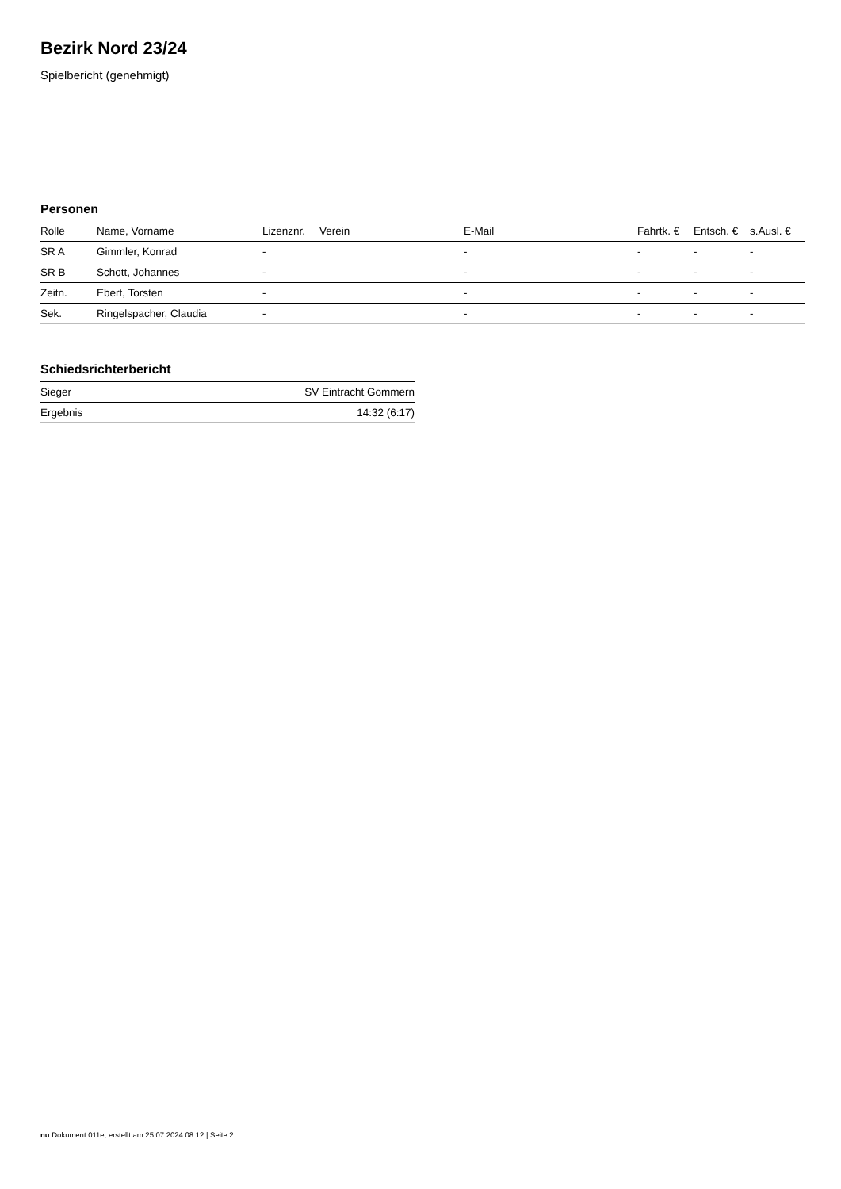Bezirk Nord 23/24
Spielbericht (genehmigt)
Personen
| Rolle | Name, Vorname | Lizenznr. | Verein | E-Mail | Fahrtk. € | Entsch. € | s.Ausl. € |
| --- | --- | --- | --- | --- | --- | --- | --- |
| SR A | Gimmler, Konrad | - | | - | - | - | - |
| SR B | Schott, Johannes | - | | - | - | - | - |
| Zeitn. | Ebert, Torsten | - | | - | - | - | - |
| Sek. | Ringelspacher, Claudia | - | | - | - | - | - |
Schiedsrichterbericht
| Sieger | SV Eintracht Gommern |
| Ergebnis | 14:32 (6:17) |
nu.Dokument 011e, erstellt am 25.07.2024 08:12 | Seite 2